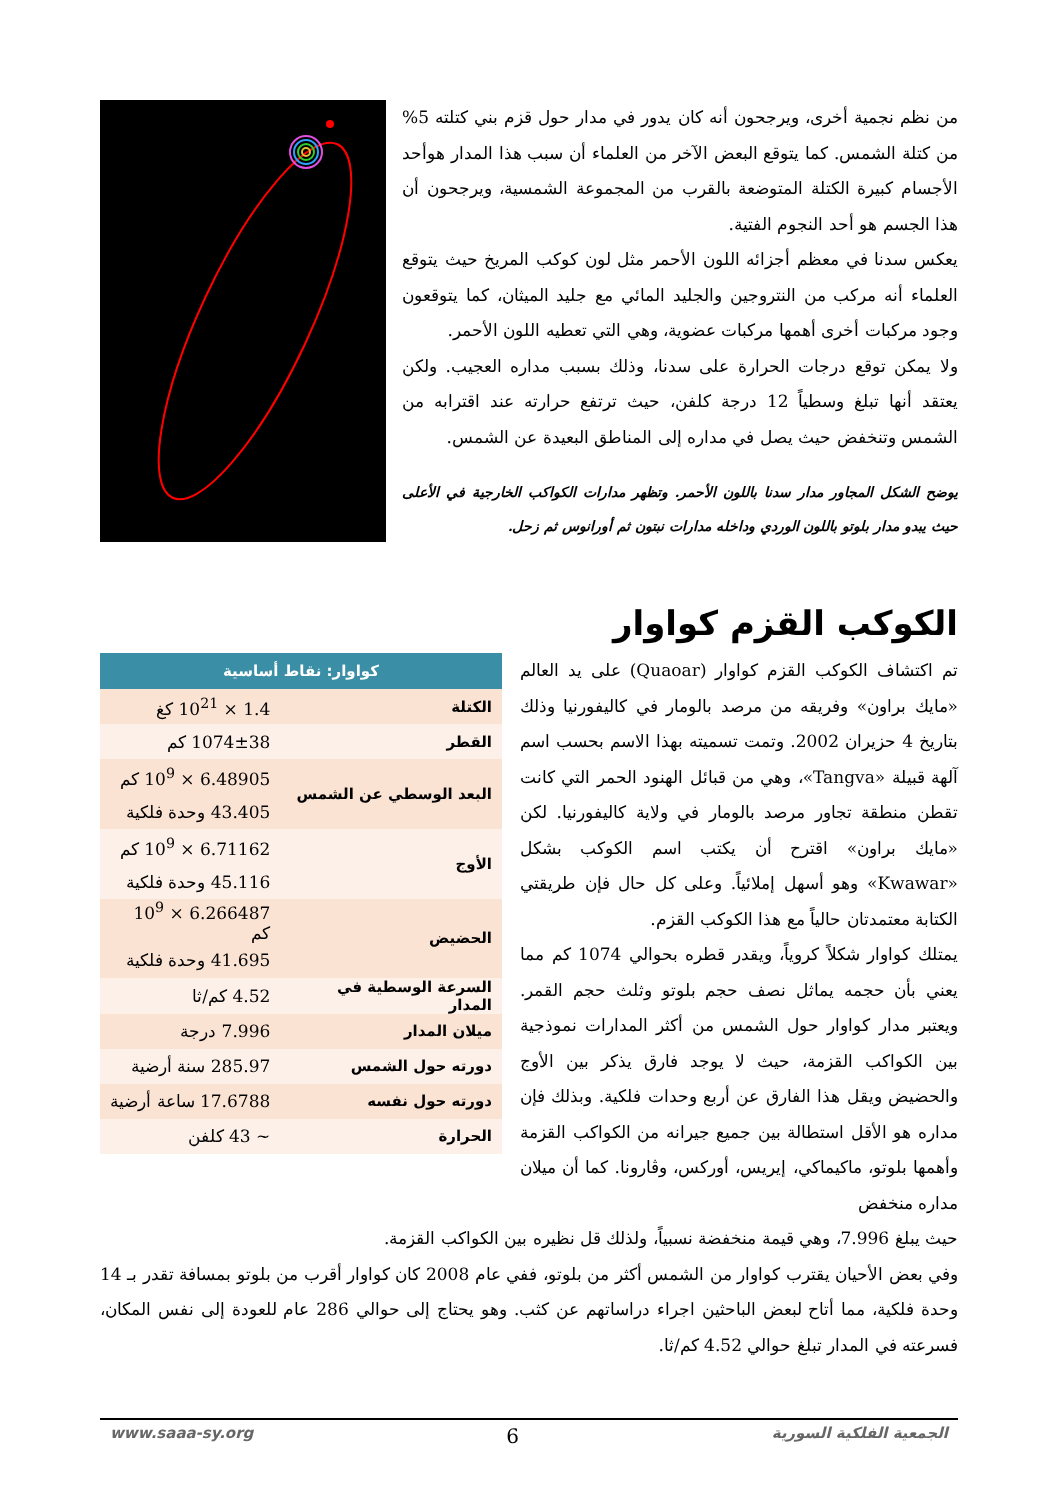من نظم نجمية أخرى، ويرجحون أنه كان يدور في مدار حول قزم بني كتلته 5% من كتلة الشمس. كما يتوقع البعض الآخر من العلماء أن سبب هذا المدار هوأحد الأجسام كبيرة الكتلة المتوضعة بالقرب من المجموعة الشمسية، ويرجحون أن هذا الجسم هو أحد النجوم الفتية.
يعكس سدنا في معظم أجزائه اللون الأحمر مثل لون كوكب المريخ حيث يتوقع العلماء أنه مركب من النتروجين والجليد المائي مع جليد الميثان، كما يتوقعون وجود مركبات أخرى أهمها مركبات عضوية، وهي التي تعطيه اللون الأحمر.
ولا يمكن توقع درجات الحرارة على سدنا، وذلك بسبب مداره العجيب. ولكن يعتقد أنها تبلغ وسطياً 12 درجة كلفن، حيث ترتفع حرارته عند اقترابه من الشمس وتنخفض حيث يصل في مداره إلى المناطق البعيدة عن الشمس.
يوضح الشكل المجاور مدار سدنا باللون الأحمر. وتظهر مدارات الكواكب الخارجية في الأعلى حيث يبدو مدار بلوتو باللون الوردي وداخله مدارات نبتون ثم أورانوس ثم زحل.
الكوكب القزم كواوار
تم اكتشاف الكوكب القزم كواوار (Quaoar) على يد العالم «مايك براون» وفريقه من مرصد بالومار في كاليفورنيا وذلك بتاريخ 4 حزيران 2002. وتمت تسميته بهذا الاسم بحسب اسم آلهة قبيلة «Tangva»، وهي من قبائل الهنود الحمر التي كانت تقطن منطقة تجاور مرصد بالومار في ولاية كاليفورنيا. لكن «مايك براون» اقترح أن يكتب اسم الكوكب بشكل «Kwawar» وهو أسهل إملائياً. وعلى كل حال فإن طريقتي الكتابة معتمدتان حالياً مع هذا الكوكب القزم.
يمتلك كواوار شكلاً كروياً، ويقدر قطره بحوالي 1074 كم مما يعني بأن حجمه يماثل نصف حجم بلوتو وثلث حجم القمر. ويعتبر مدار كواوار حول الشمس من أكثر المدارات نموذجية بين الكواكب القزمة، حيث لا يوجد فارق يذكر بين الأوج والحضيض ويقل هذا الفارق عن أربع وحدات فلكية. وبذلك فإن مداره هو الأقل استطالة بين جميع جيرانه من الكواكب القزمة وأهمها بلوتو، ماكيماكي، إيريس، أوركس، وڤارونا. كما أن ميلان مداره منخفض
| كواوار: نقاط أساسية | |
| --- | --- |
| الكتلة | 1.4 × 10<sup>21</sup> كغ |
| القطر | 1074±38 كم |
| البعد الوسطي عن الشمس | 6.48905 × 10<sup>9</sup> كم |
| | 43.405 وحدة فلكية |
| الأوج | 6.71162 × 10<sup>9</sup> كم |
| | 45.116 وحدة فلكية |
| الحضيض | 6.266487 × 10<sup>9</sup> كم |
| | 41.695 وحدة فلكية |
| السرعة الوسطية في المدار | 4.52 كم/ثا |
| ميلان المدار | 7.996 درجة |
| دورته حول الشمس | 285.97 سنة أرضية |
| دورته حول نفسه | 17.6788 ساعة أرضية |
| الحرارة | ~ 43 كلفن |
حيث يبلغ 7.996، وهي قيمة منخفضة نسبياً، ولذلك قل نظيره بين الكواكب القزمة.
وفي بعض الأحيان يقترب كواوار من الشمس أكثر من بلوتو، ففي عام 2008 كان كواوار أقرب من بلوتو بمسافة تقدر بـ 14 وحدة فلكية، مما أتاح لبعض الباحثين اجراء دراساتهم عن كثب. وهو يحتاج إلى حوالي 286 عام للعودة إلى نفس المكان، فسرعته في المدار تبلغ حوالي 4.52 كم/ثا.
الجمعية الفلكية السورية 6 www.saaa-sy.org